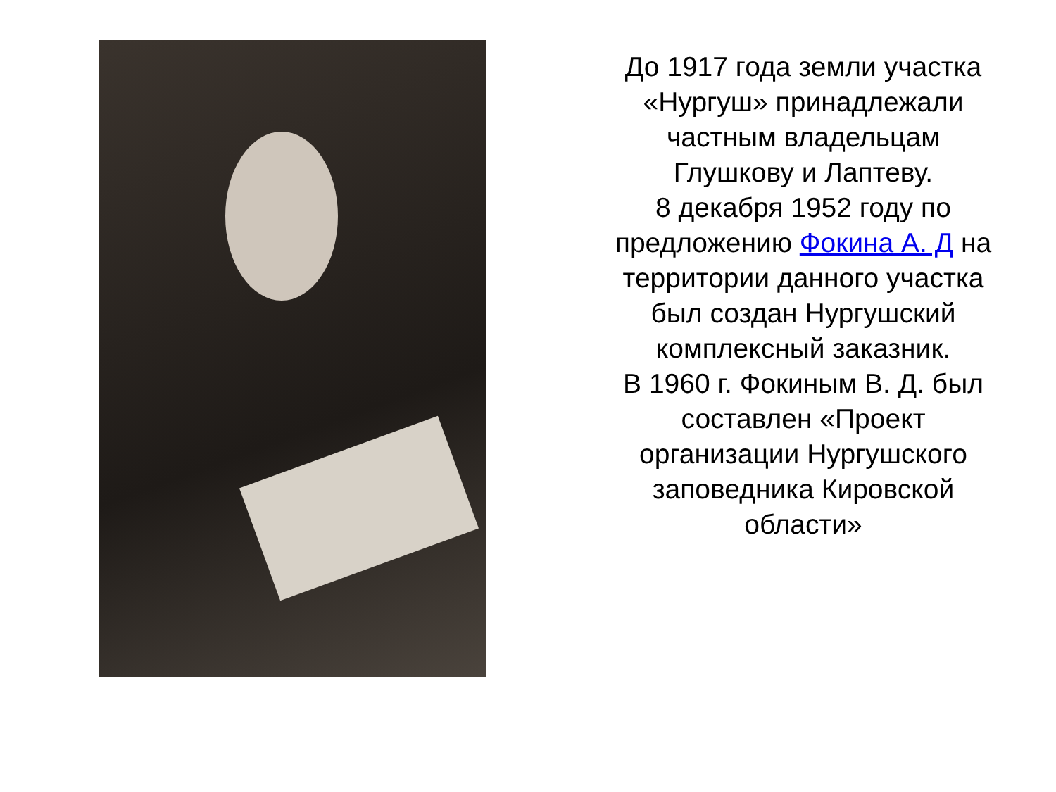До 1917 года земли участка «Нургуш» принадлежали частным владельцам Глушкову и Лаптеву.
8 декабря 1952 году по предложению Фокина А. Д на территории данного участка был создан Нургушский комплексный заказник.
В 1960 г. Фокиным В. Д. был составлен «Проект организации Нургушского заповедника Кировской области»